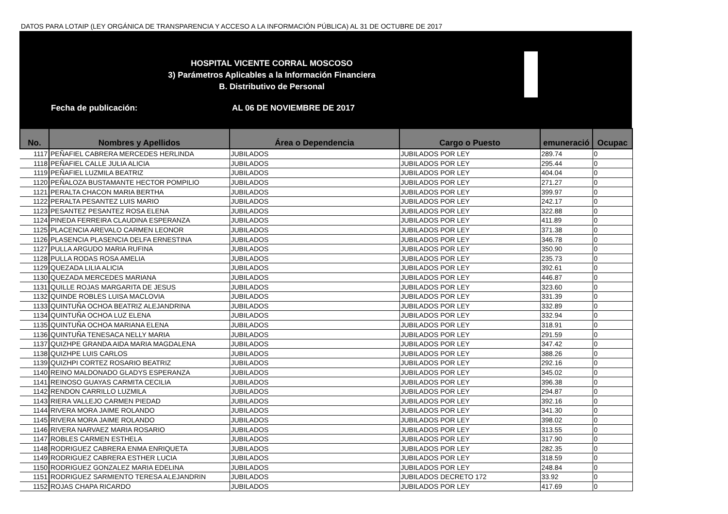DATOS PARA LOTAIP (LEY ORGÁNICA DE TRANSPARENCIA Y ACCESO A LA INFORMACIÓN PÚBLICA) AL 31 DE OCTUBRE DE 2017
HOSPITAL VICENTE CORRAL MOSCOSO
3) Parámetros Aplicables a la Información Financiera
B. Distributivo de Personal
Fecha de publicación: AL 06 DE NOVIEMBRE DE 2017
| No. | Nombres y Apellidos | Área o Dependencia | Cargo o Puesto | emuneració | Ocupac |
| --- | --- | --- | --- | --- | --- |
| 1117 | PEÑAFIEL CABRERA MERCEDES HERLINDA | JUBILADOS | JUBILADOS POR LEY | 289.74 | 0 |
| 1118 | PEÑAFIEL CALLE JULIA ALICIA | JUBILADOS | JUBILADOS POR LEY | 295.44 | 0 |
| 1119 | PEÑAFIEL LUZMILA BEATRIZ | JUBILADOS | JUBILADOS POR LEY | 404.04 | 0 |
| 1120 | PEÑALOZA BUSTAMANTE HECTOR POMPILIO | JUBILADOS | JUBILADOS POR LEY | 271.27 | 0 |
| 1121 | PERALTA CHACON MARIA BERTHA | JUBILADOS | JUBILADOS POR LEY | 399.97 | 0 |
| 1122 | PERALTA PESANTEZ LUIS MARIO | JUBILADOS | JUBILADOS POR LEY | 242.17 | 0 |
| 1123 | PESANTEZ PESANTEZ ROSA ELENA | JUBILADOS | JUBILADOS POR LEY | 322.88 | 0 |
| 1124 | PINEDA FERREIRA CLAUDINA ESPERANZA | JUBILADOS | JUBILADOS POR LEY | 411.89 | 0 |
| 1125 | PLACENCIA AREVALO CARMEN LEONOR | JUBILADOS | JUBILADOS POR LEY | 371.38 | 0 |
| 1126 | PLASENCIA PLASENCIA DELFA ERNESTINA | JUBILADOS | JUBILADOS POR LEY | 346.78 | 0 |
| 1127 | PULLA ARGUDO MARIA RUFINA | JUBILADOS | JUBILADOS POR LEY | 350.90 | 0 |
| 1128 | PULLA RODAS ROSA AMELIA | JUBILADOS | JUBILADOS POR LEY | 235.73 | 0 |
| 1129 | QUEZADA LILIA ALICIA | JUBILADOS | JUBILADOS POR LEY | 392.61 | 0 |
| 1130 | QUEZADA MERCEDES MARIANA | JUBILADOS | JUBILADOS POR LEY | 446.87 | 0 |
| 1131 | QUILLE ROJAS MARGARITA DE JESUS | JUBILADOS | JUBILADOS POR LEY | 323.60 | 0 |
| 1132 | QUINDE ROBLES LUISA MACLOVIA | JUBILADOS | JUBILADOS POR LEY | 331.39 | 0 |
| 1133 | QUINTUÑA OCHOA BEATRIZ ALEJANDRINA | JUBILADOS | JUBILADOS POR LEY | 332.89 | 0 |
| 1134 | QUINTUÑA OCHOA LUZ ELENA | JUBILADOS | JUBILADOS POR LEY | 332.94 | 0 |
| 1135 | QUINTUÑA OCHOA MARIANA ELENA | JUBILADOS | JUBILADOS POR LEY | 318.91 | 0 |
| 1136 | QUINTUÑA TENESACA NELLY MARIA | JUBILADOS | JUBILADOS POR LEY | 291.59 | 0 |
| 1137 | QUIZHPE GRANDA AIDA MARIA MAGDALENA | JUBILADOS | JUBILADOS POR LEY | 347.42 | 0 |
| 1138 | QUIZHPE LUIS CARLOS | JUBILADOS | JUBILADOS POR LEY | 388.26 | 0 |
| 1139 | QUIZHPI CORTEZ ROSARIO BEATRIZ | JUBILADOS | JUBILADOS POR LEY | 292.16 | 0 |
| 1140 | REINO MALDONADO GLADYS ESPERANZA | JUBILADOS | JUBILADOS POR LEY | 345.02 | 0 |
| 1141 | REINOSO GUAYAS CARMITA CECILIA | JUBILADOS | JUBILADOS POR LEY | 396.38 | 0 |
| 1142 | RENDON CARRILLO LUZMILA | JUBILADOS | JUBILADOS POR LEY | 294.87 | 0 |
| 1143 | RIERA VALLEJO CARMEN PIEDAD | JUBILADOS | JUBILADOS POR LEY | 392.16 | 0 |
| 1144 | RIVERA MORA JAIME ROLANDO | JUBILADOS | JUBILADOS POR LEY | 341.30 | 0 |
| 1145 | RIVERA MORA JAIME ROLANDO | JUBILADOS | JUBILADOS POR LEY | 398.02 | 0 |
| 1146 | RIVERA NARVAEZ MARIA ROSARIO | JUBILADOS | JUBILADOS POR LEY | 313.55 | 0 |
| 1147 | ROBLES CARMEN ESTHELA | JUBILADOS | JUBILADOS POR LEY | 317.90 | 0 |
| 1148 | RODRIGUEZ CABRERA ENMA ENRIQUETA | JUBILADOS | JUBILADOS POR LEY | 282.35 | 0 |
| 1149 | RODRIGUEZ CABRERA ESTHER LUCIA | JUBILADOS | JUBILADOS POR LEY | 318.59 | 0 |
| 1150 | RODRIGUEZ GONZALEZ MARIA EDELINA | JUBILADOS | JUBILADOS POR LEY | 248.84 | 0 |
| 1151 | RODRIGUEZ SARMIENTO TERESA ALEJANDRIN | JUBILADOS | JUBILADOS DECRETO 172 | 33.92 | 0 |
| 1152 | ROJAS CHAPA RICARDO | JUBILADOS | JUBILADOS POR LEY | 417.69 | 0 |